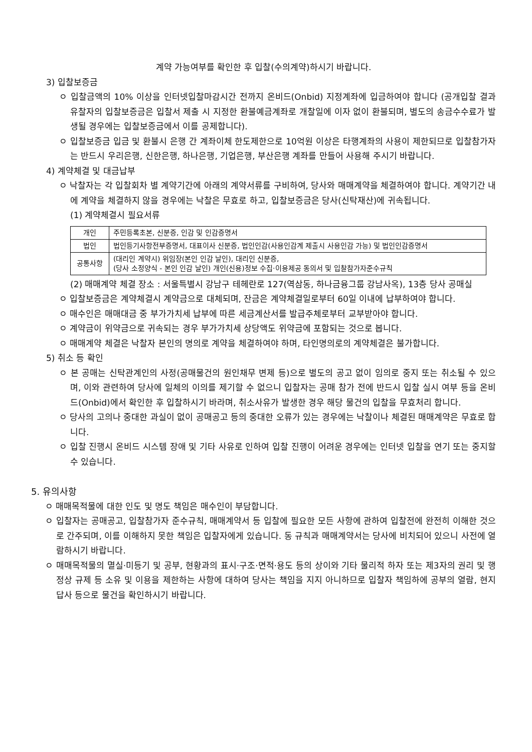계약 가능여부를 확인한 후 입찰(수의계약)하시기 바랍니다.
3) 입찰보증금
ㅇ 입찰금액의 10% 이상을 인터넷입찰마감시간 전까지 온비드(Onbid) 지정계좌에 입금하여야 합니다 (공개입찰 결과 유찰자의 입찰보증금은 입찰서 제출 시 지정한 환불예금계좌로 개찰일에 이자 없이 환불되며, 별도의 송금수수료가 발생될 경우에는 입찰보증금에서 이를 공제합니다).
ㅇ 입찰보증금 입금 및 환불시 은행 간 계좌이체 한도제한으로 10억원 이상은 타행계좌의 사용이 제한되므로 입찰참가자는 반드시 우리은행, 신한은행, 하나은행, 기업은행, 부산은행 계좌를 만들어 사용해 주시기 바랍니다.
4) 계약체결 및 대금납부
ㅇ 낙찰자는 각 입찰회차 별 계약기간에 아래의 계약서류를 구비하여, 당사와 매매계약을 체결하여야 합니다. 계약기간 내에 계약을 체결하지 않을 경우에는 낙찰은 무효로 하고, 입찰보증금은 당사(신탁재산)에 귀속됩니다.
(1) 계약체결시 필요서류
| 개인 | 주민등록초본, 신분증, 인감 및 인감증명서 |
| 법인 | 법인등기사항전부증명서, 대표이사 신분증, 법인인감(사용인감계 제출시 사용인감 가능) 및 법인인감증명서 |
| 공통사항 | (대리인 계약시) 위임장(본인 인감 날인), 대리인 신분증, (당사 소정양식 - 본인 인감 날인) 개인(신용)정보 수집·이용제공 동의서 및 입찰참가자준수규칙 |
(2) 매매계약 체결 장소 : 서울특별시 강남구 테헤란로 127(역삼동, 하나금융그룹 강남사옥), 13층 당사 공매실
ㅇ 입찰보증금은 계약체결시 계약금으로 대체되며, 잔금은 계약체결일로부터 60일 이내에 납부하여야 합니다.
ㅇ 매수인은 매매대금 중 부가가치세 납부에 따른 세금계산서를 발급주체로부터 교부받아야 합니다.
ㅇ 계약금이 위약금으로 귀속되는 경우 부가가치세 상당액도 위약금에 포함되는 것으로 봅니다.
ㅇ 매매계약 체결은 낙찰자 본인의 명의로 계약을 체결하여야 하며, 타인명의로의 계약체결은 불가합니다.
5) 취소 등 확인
ㅇ 본 공매는 신탁관계인의 사정(공매물건의 원인채무 변제 등)으로 별도의 공고 없이 임의로 중지 또는 취소될 수 있으며, 이와 관련하여 당사에 일체의 이의를 제기할 수 없으니 입찰자는 공매 참가 전에 반드시 입찰 실시 여부 등을 온비드(Onbid)에서 확인한 후 입찰하시기 바라며, 취소사유가 발생한 경우 해당 물건의 입찰을 무효처리 합니다.
ㅇ 당사의 고의나 중대한 과실이 없이 공매공고 등의 중대한 오류가 있는 경우에는 낙찰이나 체결된 매매계약은 무효로 합니다.
ㅇ 입찰 진행시 온비드 시스템 장애 및 기타 사유로 인하여 입찰 진행이 어려운 경우에는 인터넷 입찰을 연기 또는 중지할 수 있습니다.
5. 유의사항
ㅇ 매매목적물에 대한 인도 및 명도 책임은 매수인이 부담합니다.
ㅇ 입찰자는 공매공고, 입찰참가자 준수규칙, 매매계약서 등 입찰에 필요한 모든 사항에 관하여 입찰전에 완전히 이해한 것으로 간주되며, 이를 이해하지 못한 책임은 입찰자에게 있습니다. 동 규칙과 매매계약서는 당사에 비치되어 있으니 사전에 열람하시기 바랍니다.
ㅇ 매매목적물의 멸실·미등기 및 공부, 현황과의 표시·구조·면적·용도 등의 상이와 기타 물리적 하자 또는 제3자의 권리 및 행정상 규제 등 소유 및 이용을 제한하는 사항에 대하여 당사는 책임을 지지 아니하므로 입찰자 책임하에 공부의 열람, 현지 답사 등으로 물건을 확인하시기 바랍니다.